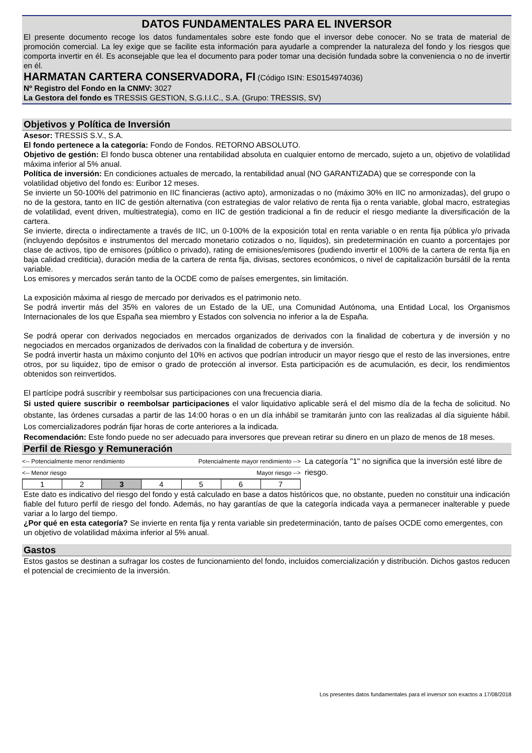DATOS FUNDAMENTALES PARA EL INVERSOR
El presente documento recoge los datos fundamentales sobre este fondo que el inversor debe conocer. No se trata de material de promoción comercial. La ley exige que se facilite esta información para ayudarle a comprender la naturaleza del fondo y los riesgos que comporta invertir en él. Es aconsejable que lea el documento para poder tomar una decisión fundada sobre la conveniencia o no de invertir en él.
HARMATAN CARTERA CONSERVADORA, FI (Código ISIN: ES0154974036)
Nº Registro del Fondo en la CNMV: 3027
La Gestora del fondo es TRESSIS GESTION, S.G.I.I.C., S.A. (Grupo: TRESSIS, SV)
Objetivos y Política de Inversión
Asesor: TRESSIS S.V., S.A.
El fondo pertenece a la categoría: Fondo de Fondos. RETORNO ABSOLUTO.
Objetivo de gestión: El fondo busca obtener una rentabilidad absoluta en cualquier entorno de mercado, sujeto a un, objetivo de volatilidad máxima inferior al 5% anual.
Política de inversión: En condiciones actuales de mercado, la rentabilidad anual (NO GARANTIZADA) que se corresponde con la volatilidad objetivo del fondo es: Euribor 12 meses.
Se invierte un 50-100% del patrimonio en IIC financieras (activo apto), armonizadas o no (máximo 30% en IIC no armonizadas), del grupo o no de la gestora, tanto en IIC de gestión alternativa (con estrategias de valor relativo de renta fija o renta variable, global macro, estrategias de volatilidad, event driven, multiestrategia), como en IIC de gestión tradicional a fin de reducir el riesgo mediante la diversificación de la cartera.
Se invierte, directa o indirectamente a través de IIC, un 0-100% de la exposición total en renta variable o en renta fija pública y/o privada (incluyendo depósitos e instrumentos del mercado monetario cotizados o no, líquidos), sin predeterminación en cuanto a porcentajes por clase de activos, tipo de emisores (público o privado), rating de emisiones/emisores (pudiendo invertir el 100% de la cartera de renta fija en baja calidad crediticia), duración media de la cartera de renta fija, divisas, sectores económicos, o nivel de capitalización bursátil de la renta variable.
Los emisores y mercados serán tanto de la OCDE como de países emergentes, sin limitación.
La exposición máxima al riesgo de mercado por derivados es el patrimonio neto.
Se podrá invertir más del 35% en valores de un Estado de la UE, una Comunidad Autónoma, una Entidad Local, los Organismos Internacionales de los que España sea miembro y Estados con solvencia no inferior a la de España.
Se podrá operar con derivados negociados en mercados organizados de derivados con la finalidad de cobertura y de inversión y no negociados en mercados organizados de derivados con la finalidad de cobertura y de inversión.
Se podrá invertir hasta un máximo conjunto del 10% en activos que podrían introducir un mayor riesgo que el resto de las inversiones, entre otros, por su liquidez, tipo de emisor o grado de protección al inversor. Esta participación es de acumulación, es decir, los rendimientos obtenidos son reinvertidos.
El partícipe podrá suscribir y reembolsar sus participaciones con una frecuencia diaria.
Si usted quiere suscribir o reembolsar participaciones el valor liquidativo aplicable será el del mismo día de la fecha de solicitud. No obstante, las órdenes cursadas a partir de las 14:00 horas o en un día inhábil se tramitarán junto con las realizadas al día siguiente hábil. Los comercializadores podrán fijar horas de corte anteriores a la indicada.
Recomendación: Este fondo puede no ser adecuado para inversores que prevean retirar su dinero en un plazo de menos de 18 meses.
Perfil de Riesgo y Remuneración
<-- Potencialmente menor rendimiento Potencialmente mayor rendimiento -->
<-- Menor riesgo Mayor riesgo -->
| 1 | 2 | 3 | 4 | 5 | 6 | 7 |
La categoría "1" no significa que la inversión esté libre de riesgo.
Este dato es indicativo del riesgo del fondo y está calculado en base a datos históricos que, no obstante, pueden no constituir una indicación fiable del futuro perfil de riesgo del fondo. Además, no hay garantías de que la categoría indicada vaya a permanecer inalterable y puede variar a lo largo del tiempo.
¿Por qué en esta categoría? Se invierte en renta fija y renta variable sin predeterminación, tanto de países OCDE como emergentes, con un objetivo de volatilidad máxima inferior al 5% anual.
Gastos
Estos gastos se destinan a sufragar los costes de funcionamiento del fondo, incluidos comercialización y distribución. Dichos gastos reducen el potencial de crecimiento de la inversión.
Los presentes datos fundamentales para el inversor son exactos a 17/08/2018